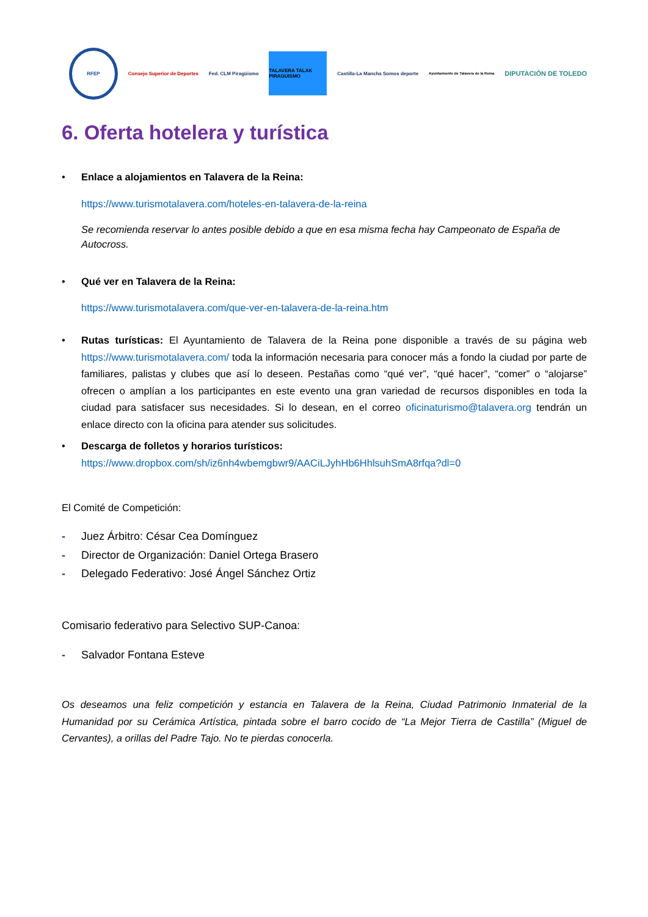RFEP
Consejo Superior de Deportes Fed. CLM Piragüismo
TALAVERA TALAK PIRAGUISMO
Castilla-La Mancha Somos deporte
Ayuntamiento de Talavera de la Reina
DIPUTACIÓN DE TOLEDO
6. Oferta hotelera y turística
• Enlace a alojamientos en Talavera de la Reina:
https://www.turismotalavera.com/hoteles-en-talavera-de-la-reina
Se recomienda reservar lo antes posible debido a que en esa misma fecha hay Campeonato de España de Autocross.
• Qué ver en Talavera de la Reina:
https://www.turismotalavera.com/que-ver-en-talavera-de-la-reina.htm
• Rutas turísticas: El Ayuntamiento de Talavera de la Reina pone disponible a través de su página web https://www.turismotalavera.com/ toda la información necesaria para conocer más a fondo la ciudad por parte de familiares, palistas y clubes que así lo deseen. Pestañas como “qué ver”, “qué hacer”, “comer” o “alojarse” ofrecen o amplían a los participantes en este evento una gran variedad de recursos disponibles en toda la ciudad para satisfacer sus necesidades. Si lo desean, en el correo oficinaturismo@talavera.org tendrán un enlace directo con la oficina para atender sus solicitudes.
• Descarga de folletos y horarios turísticos:
https://www.dropbox.com/sh/iz6nh4wbemgbwr9/AACiLJyhHb6HhlsuhSmA8rfqa?dl=0
El Comité de Competición:
- Juez Árbitro: César Cea Domínguez
- Director de Organización: Daniel Ortega Brasero
- Delegado Federativo: José Ángel Sánchez Ortiz
Comisario federativo para Selectivo SUP-Canoa:
- Salvador Fontana Esteve
Os deseamos una feliz competición y estancia en Talavera de la Reina, Ciudad Patrimonio Inmaterial de la Humanidad por su Cerámica Artística, pintada sobre el barro cocido de “La Mejor Tierra de Castilla” (Miguel de Cervantes), a orillas del Padre Tajo. No te pierdas conocerla.